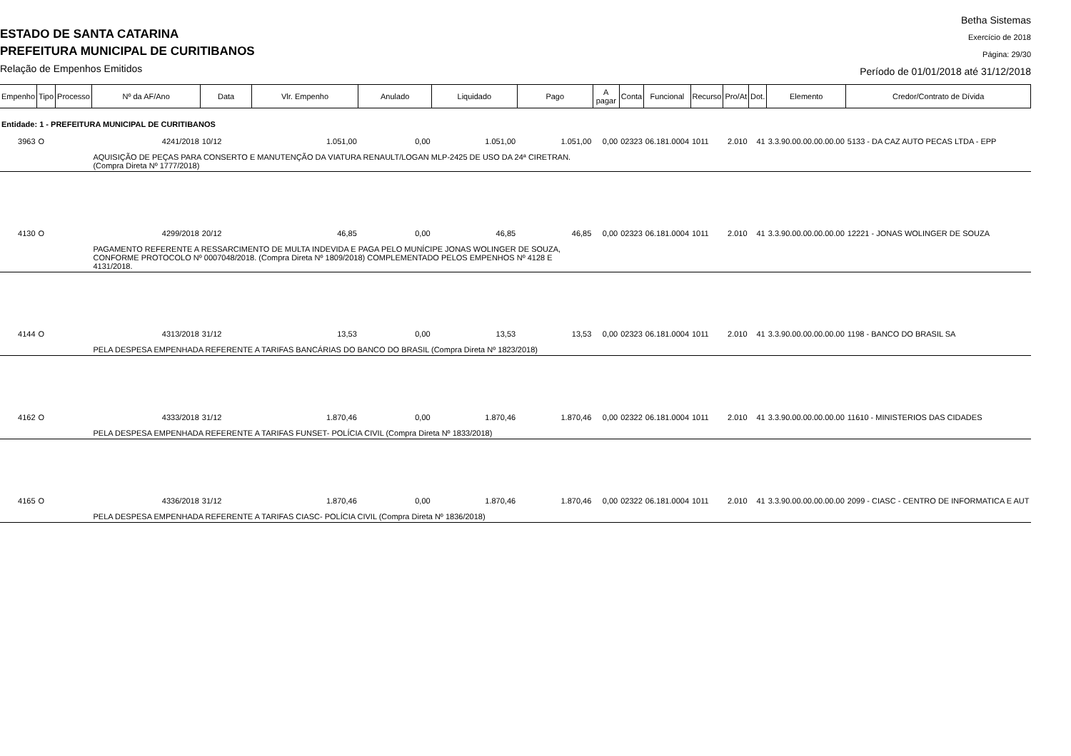ESTADO DE SANTA CATARINA
PREFEITURA MUNICIPAL DE CURITIBANOS
Relação de Empenhos Emitidos
Betha Sistemas
Exercício de 2018
Página: 29/30
Período de 01/01/2018 até 31/12/2018
| Empenho | Tipo | Processo | Nº da AF/Ano | Data | Vlr. Empenho | Anulado | Liquidado | Pago | A pagar | Conta | Funcional | Recurso | Pro/At | Dot. | Elemento | Credor/Contrato de Dívida |
| --- | --- | --- | --- | --- | --- | --- | --- | --- | --- | --- | --- | --- | --- | --- | --- | --- |
| Entidade: 1 - PREFEITURA MUNICIPAL DE CURITIBANOS | | | | | | | | | | | | | | | | |
| 3963 | O | | 4241/2018 | 10/12 | 1.051,00 | 0,00 | 1.051,00 | 1.051,00 | 0,00 | 02323 | 06.181.0004 | 1011 | 2.010 | 41 | 3.3.90.00.00.00.00.00 | 5133 - DA CAZ AUTO PECAS LTDA - EPP |
| | | | AQUISIÇÃO DE PEÇAS PARA CONSERTO E MANUTENÇÃO DA VIATURA RENAULT/LOGAN MLP-2425 DE USO DA 24ª CIRETRAN. (Compra Direta Nº 1777/2018) | | | | | | | | | | | | | |
| 4130 | O | | 4299/2018 | 20/12 | 46,85 | 0,00 | 46,85 | 46,85 | 0,00 | 02323 | 06.181.0004 | 1011 | 2.010 | 41 | 3.3.90.00.00.00.00.00 | 12221 - JONAS WOLINGER DE SOUZA |
| | | | PAGAMENTO REFERENTE A RESSARCIMENTO DE MULTA INDEVIDA E PAGA PELO MUNÍCIPE JONAS WOLINGER DE SOUZA, CONFORME PROTOCOLO Nº 0007048/2018. (Compra Direta Nº 1809/2018) COMPLEMENTADO PELOS EMPENHOS Nº 4128 E 4131/2018. | | | | | | | | | | | | | |
| 4144 | O | | 4313/2018 | 31/12 | 13,53 | 0,00 | 13,53 | 13,53 | 0,00 | 02323 | 06.181.0004 | 1011 | 2.010 | 41 | 3.3.90.00.00.00.00.00 | 1198 - BANCO DO BRASIL SA |
| | | | PELA DESPESA EMPENHADA REFERENTE A TARIFAS BANCÁRIAS DO BANCO DO BRASIL (Compra Direta Nº 1823/2018) | | | | | | | | | | | | | |
| 4162 | O | | 4333/2018 | 31/12 | 1.870,46 | 0,00 | 1.870,46 | 1.870,46 | 0,00 | 02322 | 06.181.0004 | 1011 | 2.010 | 41 | 3.3.90.00.00.00.00.00 | 11610 - MINISTERIOS DAS CIDADES |
| | | | PELA DESPESA EMPENHADA REFERENTE A TARIFAS FUNSET- POLÍCIA CIVIL (Compra Direta Nº 1833/2018) | | | | | | | | | | | | | |
| 4165 | O | | 4336/2018 | 31/12 | 1.870,46 | 0,00 | 1.870,46 | 1.870,46 | 0,00 | 02322 | 06.181.0004 | 1011 | 2.010 | 41 | 3.3.90.00.00.00.00.00 | 2099 - CIASC - CENTRO DE INFORMATICA E AUT |
| | | | PELA DESPESA EMPENHADA REFERENTE A TARIFAS CIASC- POLÍCIA CIVIL (Compra Direta Nº 1836/2018) | | | | | | | | | | | | | |